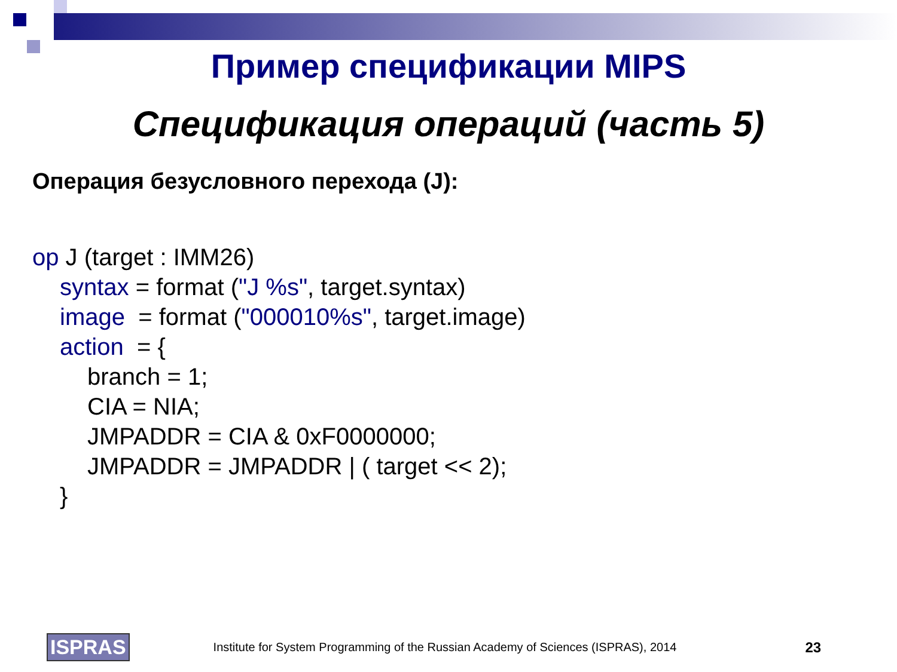Пример спецификации MIPS
Спецификация операций (часть 5)
Операция безусловного перехода (J):
op J (target : IMM26)
syntax = format ("J %s", target.syntax)
image = format ("000010%s", target.image)
action = {
branch = 1;
CIA = NIA;
JMPADDR = CIA & 0xF0000000;
JMPADDR = JMPADDR | ( target << 2);
}
ISPRAS
Institute for System Programming of the Russian Academy of Sciences (ISPRAS), 2014
23